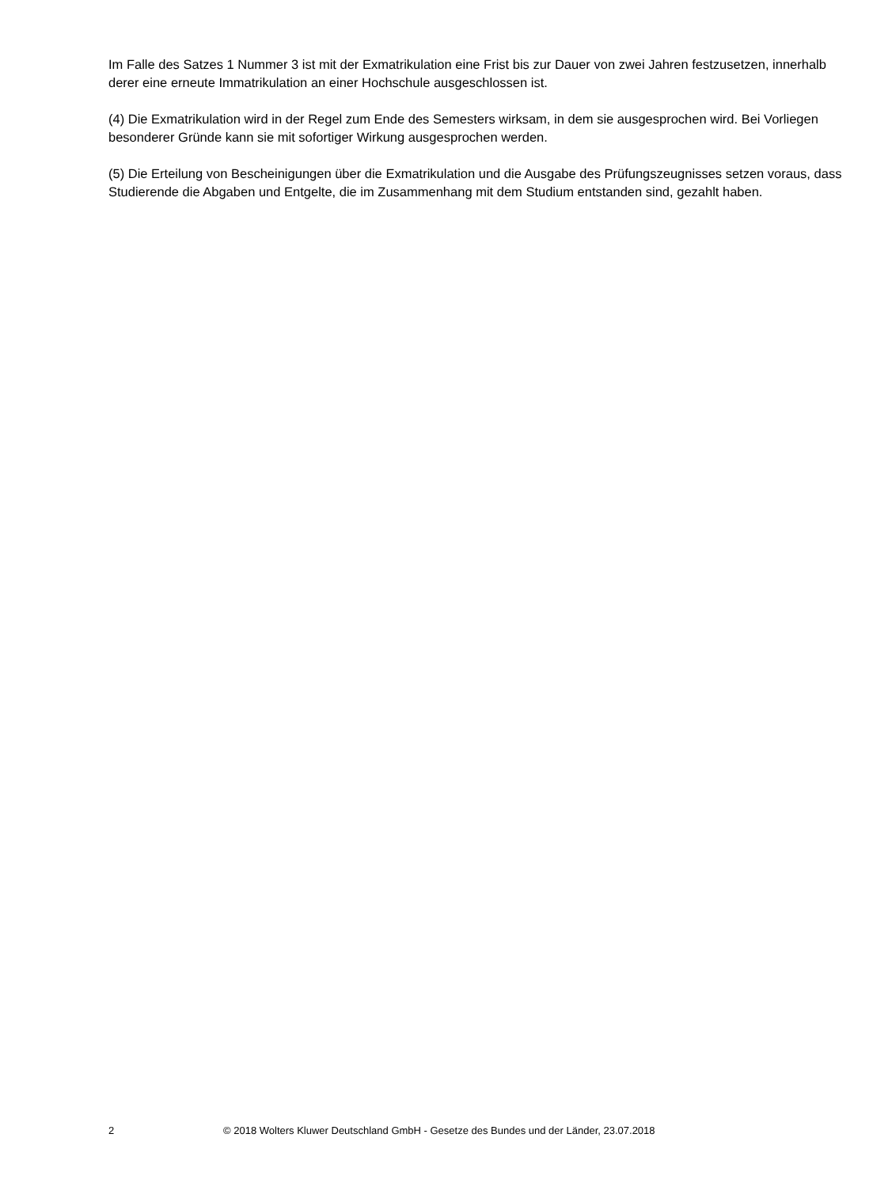Im Falle des Satzes 1 Nummer 3 ist mit der Exmatrikulation eine Frist bis zur Dauer von zwei Jahren festzusetzen, innerhalb derer eine erneute Immatrikulation an einer Hochschule ausgeschlossen ist.
(4) Die Exmatrikulation wird in der Regel zum Ende des Semesters wirksam, in dem sie ausgesprochen wird. Bei Vorliegen besonderer Gründe kann sie mit sofortiger Wirkung ausgesprochen werden.
(5) Die Erteilung von Bescheinigungen über die Exmatrikulation und die Ausgabe des Prüfungszeugnisses setzen voraus, dass Studierende die Abgaben und Entgelte, die im Zusammenhang mit dem Studium entstanden sind, gezahlt haben.
2 © 2018 Wolters Kluwer Deutschland GmbH - Gesetze des Bundes und der Länder, 23.07.2018